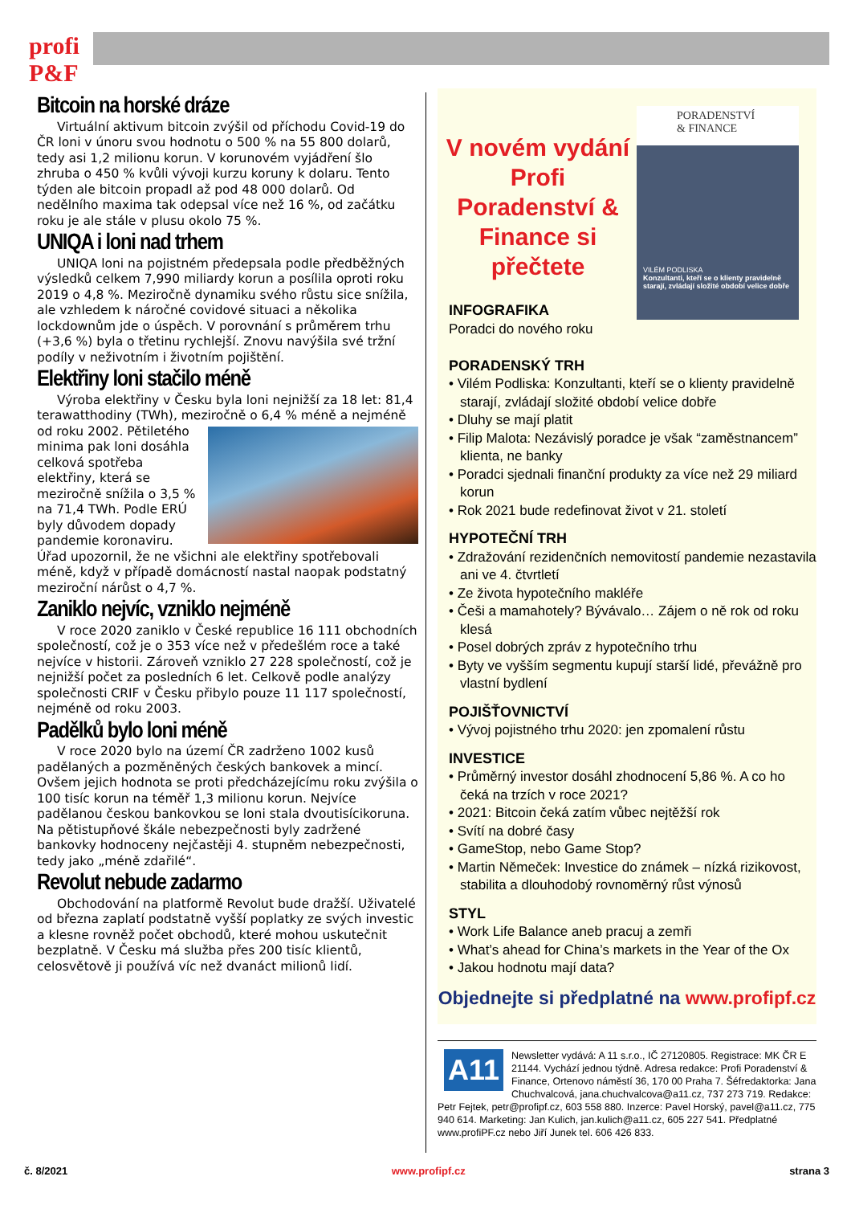profi P&F
Bitcoin na horské dráze
Virtuální aktivum bitcoin zvýšil od příchodu Covid-19 do ČR loni v únoru svou hodnotu o 500 % na 55 800 dolarů, tedy asi 1,2 milionu korun. V korunovém vyjádření šlo zhruba o 450 % kvůli vývoji kurzu koruny k dolaru. Tento týden ale bitcoin propadl až pod 48 000 dolarů. Od nedělního maxima tak odepsal více než 16 %, od začátku roku je ale stále v plusu okolo 75 %.
UNIQA i loni nad trhem
UNIQA loni na pojistném předepsala podle předběžných výsledků celkem 7,990 miliardy korun a posílila oproti roku 2019 o 4,8 %. Meziročně dynamiku svého růstu sice snížila, ale vzhledem k náročné covidové situaci a několika lockdownům jde o úspěch. V porovnání s průměrem trhu (+3,6 %) byla o třetinu rychlejší. Znovu navýšila své tržní podíly v neživotním i životním pojištění.
Elektřiny loni stačilo méně
Výroba elektřiny v Česku byla loni nejnižší za 18 let: 81,4 terawatthodiny (TWh), meziročně o 6,4 % méně a nejméně od roku 2002. Pětiletého minima pak loni dosáhla celková spotřeba elektřiny, která se meziročně snížila o 3,5 % na 71,4 TWh. Podle ERÚ byly důvodem dopady pandemie koronaviru. Úřad upozornil, že ne všichni ale elektřiny spotřebovali méně, když v případě domácností nastal naopak podstatný meziroční nárůst o 4,7 %.
Zaniklo nejvíc, vzniklo nejméně
V roce 2020 zaniklo v České republice 16 111 obchodních společností, což je o 353 více než v předešlém roce a také nejvíce v historii. Zároveň vzniklo 27 228 společností, což je nejnižší počet za posledních 6 let. Celkově podle analýzy společnosti CRIF v Česku přibylo pouze 11 117 společností, nejméně od roku 2003.
Padělků bylo loni méně
V roce 2020 bylo na území ČR zadrženo 1002 kusů padělaných a pozměněných českých bankovek a mincí. Ovšem jejich hodnota se proti předcházejícímu roku zvýšila o 100 tisíc korun na téměř 1,3 milionu korun. Nejvíce padělanou českou bankovkou se loni stala dvoutisícikoruna. Na pětistupňové škále nebezpečnosti byly zadržené bankovky hodnoceny nejčastěji 4. stupněm nebezpečnosti, tedy jako „méně zdařilé“.
Revolut nebude zadarmo
Obchodování na platformě Revolut bude dražší. Uživatelé od března zaplatí podstatně vyšší poplatky ze svých investic a klesne rovněž počet obchodů, které mohou uskutečnit bezplatně. V Česku má služba přes 200 tisíc klientů, celosvětově ji používá víc než dvanáct milionů lidí.
PORADENSTVÍ
& FINANCE
VILÉM PODLISKA
Konzultanti, kteří se o klienty pravidelně starají, zvládají složité období velice dobře
V novém vydání Profi Poradenství & Finance si přečtete
INFOGRAFIKA
Poradci do nového roku
PORADENSKÝ TRH
• Vilém Podliska: Konzultanti, kteří se o klienty pravidelně starají, zvládají složité období velice dobře
• Dluhy se mají platit
• Filip Malota: Nezávislý poradce je však “zaměstnancem” klienta, ne banky
• Poradci sjednali finanční produkty za více než 29 miliard korun
• Rok 2021 bude redefinovat život v 21. století
HYPOTEČNÍ TRH
• Zdražování rezidenčních nemovitostí pandemie nezastavila ani ve 4. čtvrtletí
• Ze života hypotečního makléře
• Češi a mamahotely? Bývávalo… Zájem o ně rok od roku klesá
• Posel dobrých zpráv z hypotečního trhu
• Byty ve vyšším segmentu kupují starší lidé, převážně pro vlastní bydlení
POJIŠŤOVNICTVÍ
• Vývoj pojistného trhu 2020: jen zpomalení růstu
INVESTICE
• Průměrný investor dosáhl zhodnocení 5,86 %. A co ho čeká na trzích v roce 2021?
• 2021: Bitcoin čeká zatím vůbec nejtěžší rok
• Svítí na dobré časy
• GameStop, nebo Game Stop?
• Martin Němeček: Investice do známek – nízká rizikovost, stabilita a dlouhodobý rovnoměrný růst výnosů
STYL
• Work Life Balance aneb pracuj a zemři
• What’s ahead for China’s markets in the Year of the Ox
• Jakou hodnotu mají data?
Objednejte si předplatné na www.profipf.cz
A11
Newsletter vydává: A 11 s.r.o., IČ 27120805. Registrace: MK ČR E 21144. Vychází jednou týdně. Adresa redakce: Profi Poradenství & Finance, Ortenovo náměstí 36, 170 00 Praha 7. Šéfredaktorka: Jana Chuchvalcová, jana.chuchvalcova@a11.cz, 737 273 719. Redakce: Petr Fejtek, petr@profipf.cz, 603 558 880. Inzerce: Pavel Horský, pavel@a11.cz, 775 940 614. Marketing: Jan Kulich, jan.kulich@a11.cz, 605 227 541. Předplatné www.profiPF.cz nebo Jiří Junek tel. 606 426 833.
č. 8/2021 www.profipf.cz strana 3